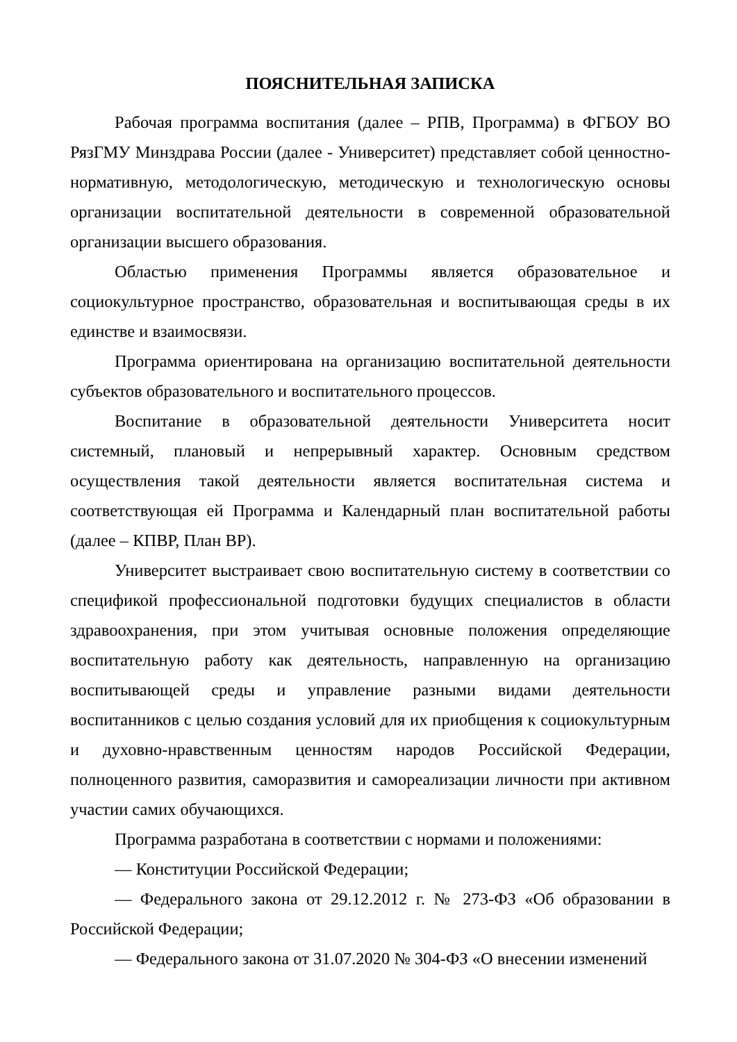ПОЯСНИТЕЛЬНАЯ ЗАПИСКА
Рабочая программа воспитания (далее – РПВ, Программа) в ФГБОУ ВО РязГМУ Минздрава России (далее - Университет) представляет собой ценностно-нормативную, методологическую, методическую и технологическую основы организации воспитательной деятельности в современной образовательной организации высшего образования.
Областью применения Программы является образовательное и социокультурное пространство, образовательная и воспитывающая среды в их единстве и взаимосвязи.
Программа ориентирована на организацию воспитательной деятельности субъектов образовательного и воспитательного процессов.
Воспитание в образовательной деятельности Университета носит системный, плановый и непрерывный характер. Основным средством осуществления такой деятельности является воспитательная система и соответствующая ей Программа и Календарный план воспитательной работы (далее – КПВР, План ВР).
Университет выстраивает свою воспитательную систему в соответствии со спецификой профессиональной подготовки будущих специалистов в области здравоохранения, при этом учитывая основные положения определяющие воспитательную работу как деятельность, направленную на организацию воспитывающей среды и управление разными видами деятельности воспитанников с целью создания условий для их приобщения к социокультурным и духовно-нравственным ценностям народов Российской Федерации, полноценного развития, саморазвития и самореализации личности при активном участии самих обучающихся.
Программа разработана в соответствии с нормами и положениями:
— Конституции Российской Федерации;
— Федерального закона от 29.12.2012 г. № 273-ФЗ «Об образовании в Российской Федерации;
— Федерального закона от 31.07.2020 № 304-ФЗ «О внесении изменений